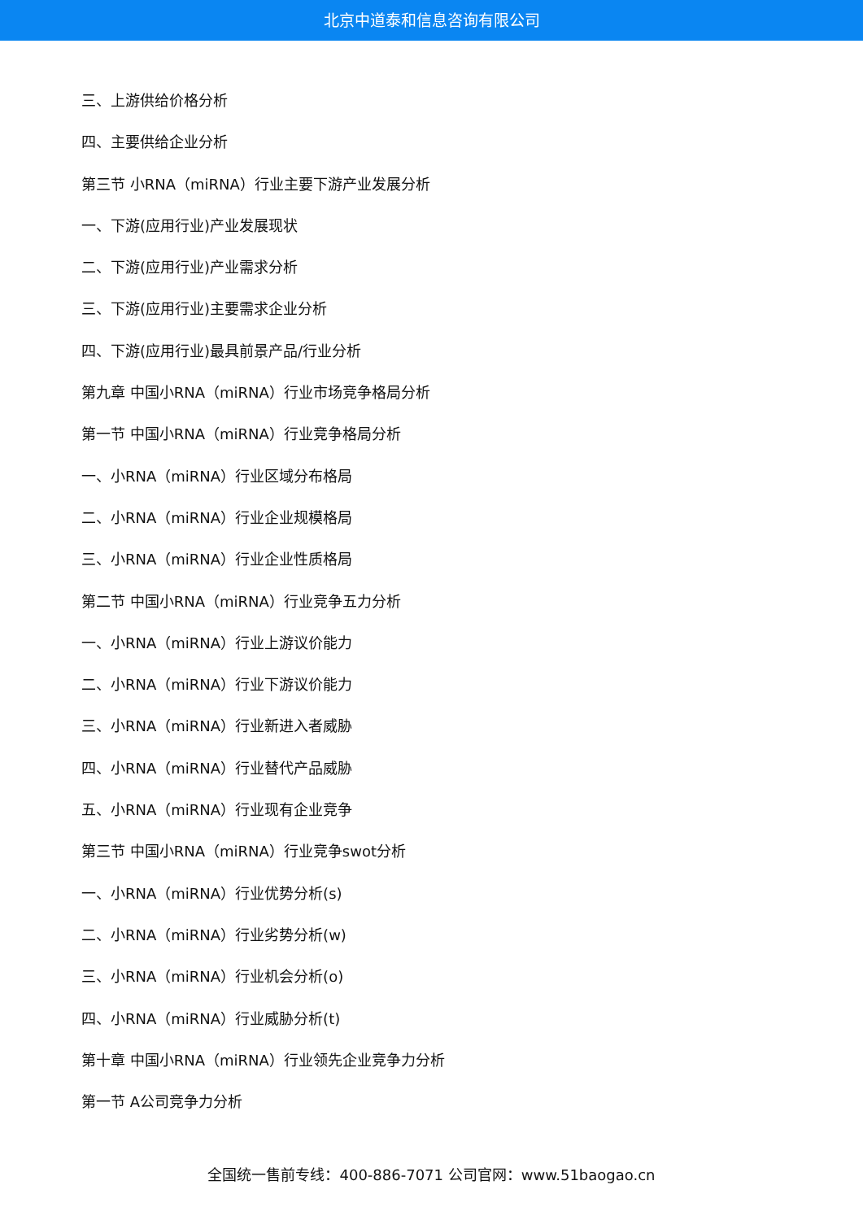北京中道泰和信息咨询有限公司
三、上游供给价格分析
四、主要供给企业分析
第三节 小RNA（miRNA）行业主要下游产业发展分析
一、下游(应用行业)产业发展现状
二、下游(应用行业)产业需求分析
三、下游(应用行业)主要需求企业分析
四、下游(应用行业)最具前景产品/行业分析
第九章 中国小RNA（miRNA）行业市场竞争格局分析
第一节 中国小RNA（miRNA）行业竞争格局分析
一、小RNA（miRNA）行业区域分布格局
二、小RNA（miRNA）行业企业规模格局
三、小RNA（miRNA）行业企业性质格局
第二节 中国小RNA（miRNA）行业竞争五力分析
一、小RNA（miRNA）行业上游议价能力
二、小RNA（miRNA）行业下游议价能力
三、小RNA（miRNA）行业新进入者威胁
四、小RNA（miRNA）行业替代产品威胁
五、小RNA（miRNA）行业现有企业竞争
第三节 中国小RNA（miRNA）行业竞争swot分析
一、小RNA（miRNA）行业优势分析(s)
二、小RNA（miRNA）行业劣势分析(w)
三、小RNA（miRNA）行业机会分析(o)
四、小RNA（miRNA）行业威胁分析(t)
第十章 中国小RNA（miRNA）行业领先企业竞争力分析
第一节 A公司竞争力分析
全国统一售前专线：400-886-7071 公司官网：www.51baogao.cn